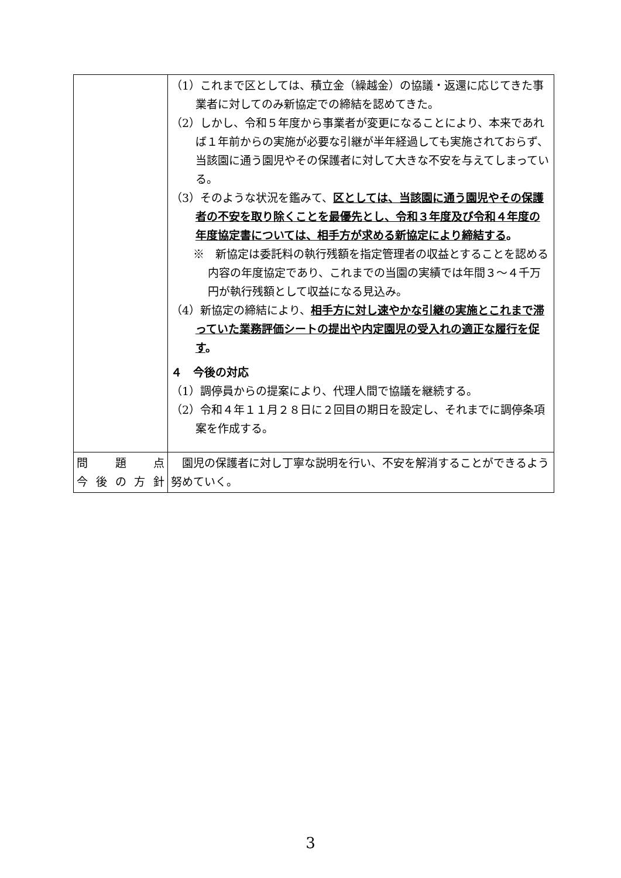| | （1）これまで区としては、積立金（繰越金）の協議・返還に応じてきた事業者に対してのみ新協定での締結を認めてきた。 （2）しかし、令和５年度から事業者が変更になることにより、本来であれば１年前からの実施が必要な引継が半年経過しても実施されておらず、当該園に通う園児やその保護者に対して大きな不安を与えてしまっている。 （3）そのような状況を鑑みて、 区としては、当該園に通う園児やその保護者の不安を取り除くことを最優先とし、令和３年度及び令和４年度の年度協定書については、相手方が求める新協定により締結する 。 ※ 新協定は委託料の執行残額を指定管理者の収益とすることを認める内容の年度協定であり、これまでの当園の実績では年間３～４千万円が執行残額として収益になる見込み。 （4）新協定の締結により、 相手方に対し速やかな引継の実施とこれまで滞っていた業務評価シートの提出や内定園児の受入れの適正な履行を促す 。 ４ 今後の対応 （1）調停員からの提案により、代理人間で協議を継続する。 （2）令和４年１１月２８日に２回目の期日を設定し、それまでに調停条項案を作成する。 |
| 問 題 点 今 後 の 方 針 | 園児の保護者に対し丁寧な説明を行い、不安を解消することができるよう努めていく。 |
3